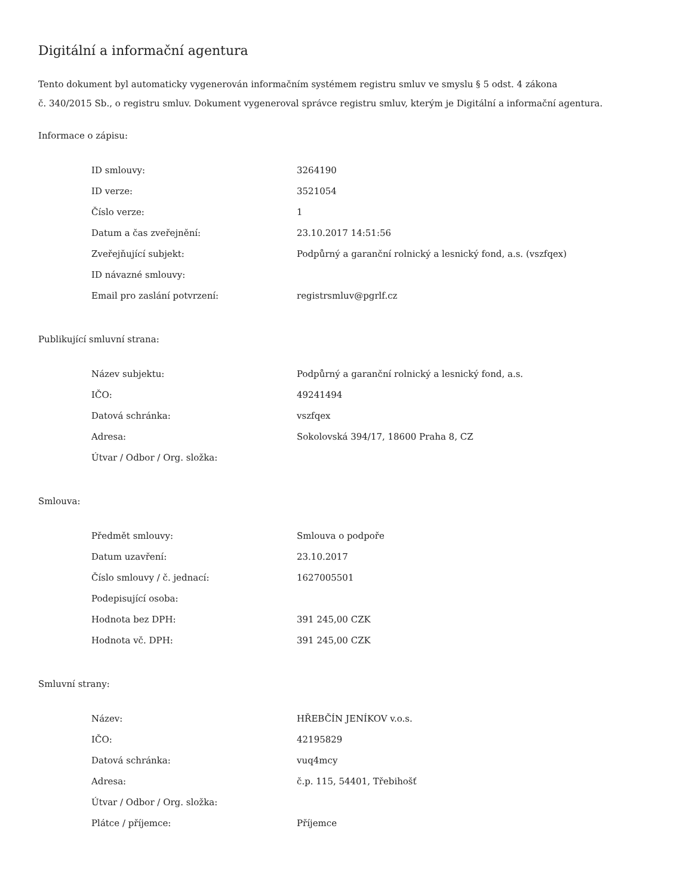Digitální a informační agentura
Tento dokument byl automaticky vygenerován informačním systémem registru smluv ve smyslu § 5 odst. 4 zákona
č. 340/2015 Sb., o registru smluv. Dokument vygeneroval správce registru smluv, kterým je Digitální a informační agentura.
Informace o zápisu:
| ID smlouvy: | 3264190 |
| ID verze: | 3521054 |
| Číslo verze: | 1 |
| Datum a čas zveřejnění: | 23.10.2017 14:51:56 |
| Zveřejňující subjekt: | Podpůrný a garanční rolnický a lesnický fond, a.s. (vszfqex) |
| ID návazné smlouvy: | |
| Email pro zaslání potvrzení: | registrsmluv@pgrlf.cz |
Publikující smluvní strana:
| Název subjektu: | Podpůrný a garanční rolnický a lesnický fond, a.s. |
| IČO: | 49241494 |
| Datová schránka: | vszfqex |
| Adresa: | Sokolovská 394/17, 18600 Praha 8, CZ |
| Útvar / Odbor / Org. složka: | |
Smlouva:
| Předmět smlouvy: | Smlouva o podpoře |
| Datum uzavření: | 23.10.2017 |
| Číslo smlouvy / č. jednací: | 1627005501 |
| Podepisující osoba: | |
| Hodnota bez DPH: | 391 245,00 CZK |
| Hodnota vč. DPH: | 391 245,00 CZK |
Smluvní strany:
| Název: | HŘEBČÍN JENÍKOV v.o.s. |
| IČO: | 42195829 |
| Datová schránka: | vuq4mcy |
| Adresa: | č.p. 115, 54401, Třebihošť |
| Útvar / Odbor / Org. složka: | |
| Plátce / příjemce: | Příjemce |